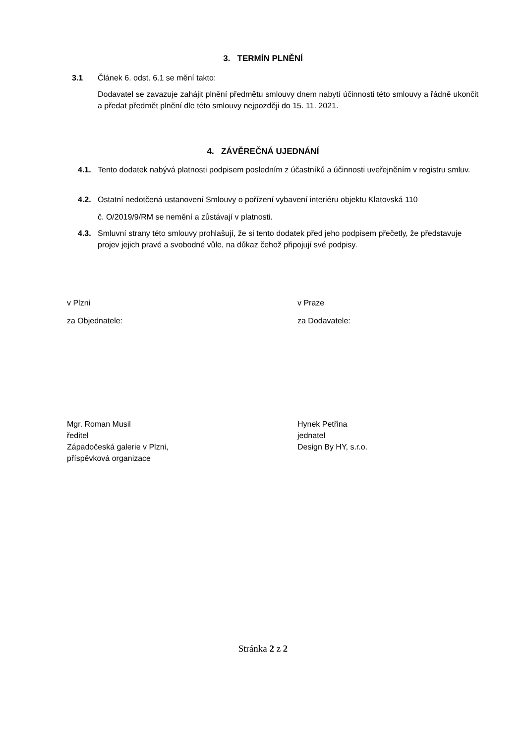3. TERMÍN PLNĚNÍ
3.1 Článek 6. odst. 6.1 se mění takto:
Dodavatel se zavazuje zahájit plnění předmětu smlouvy dnem nabytí účinnosti této smlouvy a řádně ukončit a předat předmět plnění dle této smlouvy nejpozději do 15. 11. 2021.
4. ZÁVĚREČNÁ UJEDNÁNÍ
4.1. Tento dodatek nabývá platnosti podpisem posledním z účastníků a účinnosti uveřejněním v registru smluv.
4.2. Ostatní nedotčená ustanovení Smlouvy o pořízení vybavení interiéru objektu Klatovská 110
č. O/2019/9/RM se nemění a zůstávají v platnosti.
4.3. Smluvní strany této smlouvy prohlašují, že si tento dodatek před jeho podpisem přečetly, že představuje projev jejich pravé a svobodné vůle, na důkaz čehož připojují své podpisy.
v Plzni
za Objednatele:
v Praze
za Dodavatele:
Mgr. Roman Musil
ředitel
Západočeská galerie v Plzni,
příspěvková organizace
Hynek Petřina
jednatel
Design By HY, s.r.o.
Stránka 2 z 2